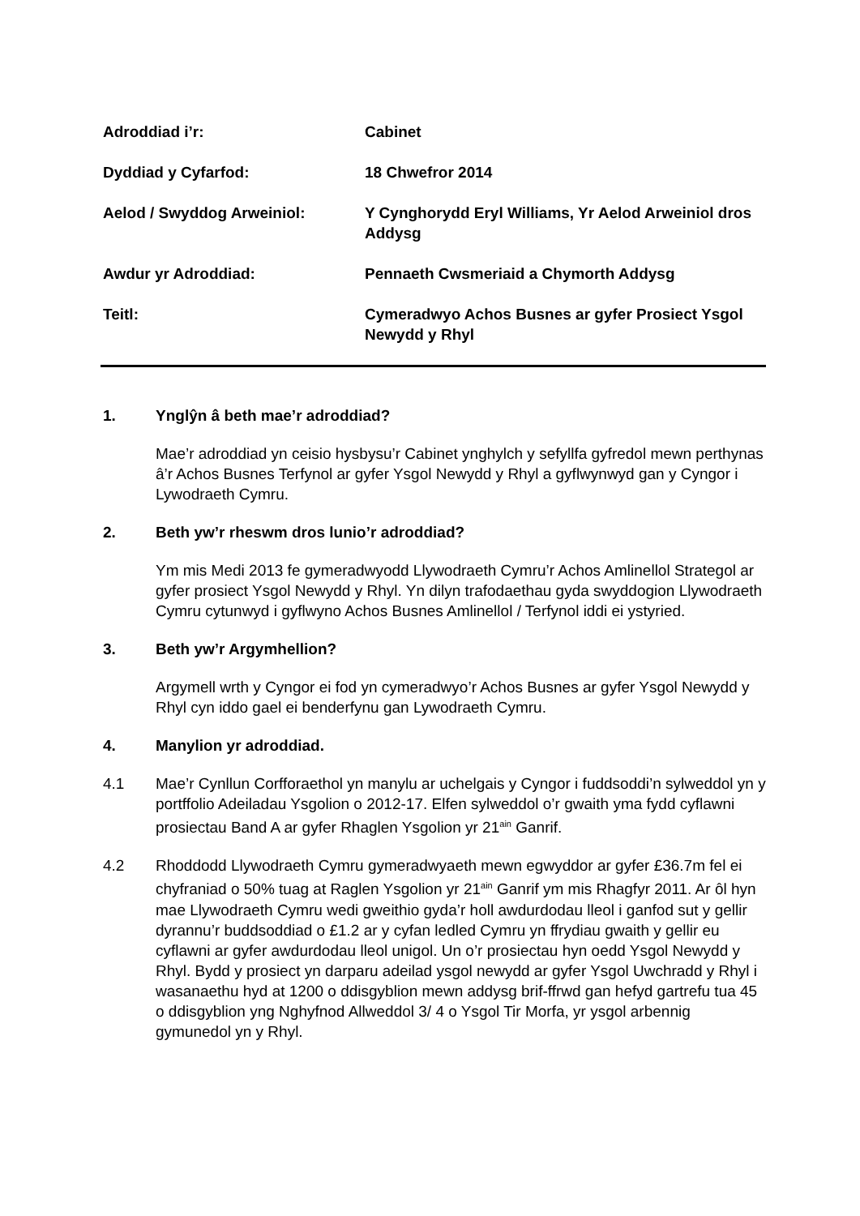Adroddiad i’r: Cabinet
Dyddiad y Cyfarfod: 18 Chwefror 2014
Aelod / Swyddog Arweiniol: Y Cynghorydd Eryl Williams, Yr Aelod Arweiniol dros Addysg
Awdur yr Adroddiad: Pennaeth Cwsmeriaid a Chymorth Addysg
Teitl: Cymeradwyo Achos Busnes ar gyfer Prosiect Ysgol Newydd y Rhyl
1. Ynglŷn â beth mae’r adroddiad?
Mae’r adroddiad yn ceisio hysbysu’r Cabinet ynghylch y sefyllfa gyfredol mewn perthynas â’r Achos Busnes Terfynol ar gyfer Ysgol Newydd y Rhyl a gyflwynwyd gan y Cyngor i Lywodraeth Cymru.
2. Beth yw’r rheswm dros lunio’r adroddiad?
Ym mis Medi 2013 fe gymeradwyodd Llywodraeth Cymru’r Achos Amlinellol Strategol ar gyfer prosiect Ysgol Newydd y Rhyl. Yn dilyn trafodaethau gyda swyddogion Llywodraeth Cymru cytunwyd i gyflwyno Achos Busnes Amlinellol / Terfynol iddi ei ystyried.
3. Beth yw’r Argymhellion?
Argymell wrth y Cyngor ei fod yn cymeradwyo’r Achos Busnes ar gyfer Ysgol Newydd y Rhyl cyn iddo gael ei benderfynu gan Lywodraeth Cymru.
4. Manylion yr adroddiad.
4.1 Mae’r Cynllun Corfforaethol yn manylu ar uchelgais y Cyngor i fuddsoddi’n sylweddol yn y portffolio Adeiladau Ysgolion o 2012-17. Elfen sylweddol o’r gwaith yma fydd cyflawni prosiectau Band A ar gyfer Rhaglen Ysgolion yr 21<sup>ain</sup> Ganrif.
4.2 Rhoddodd Llywodraeth Cymru gymeradwyaeth mewn egwyddor ar gyfer £36.7m fel ei chyfraniad o 50% tuag at Raglen Ysgolion yr 21<sup>ain</sup> Ganrif ym mis Rhagfyr 2011. Ar ôl hyn mae Llywodraeth Cymru wedi gweithio gyda’r holl awdurdodau lleol i ganfod sut y gellir dyrannu’r buddsoddiad o £1.2 ar y cyfan ledled Cymru yn ffrydiau gwaith y gellir eu cyflawni ar gyfer awdurdodau lleol unigol. Un o’r prosiectau hyn oedd Ysgol Newydd y Rhyl. Bydd y prosiect yn darparu adeilad ysgol newydd ar gyfer Ysgol Uwchradd y Rhyl i wasanaethu hyd at 1200 o ddisgyblion mewn addysg brif-ffrwd gan hefyd gartrefu tua 45 o ddisgyblion yng Nghyfnod Allweddol 3/ 4 o Ysgol Tir Morfa, yr ysgol arbennig gymunedol yn y Rhyl.